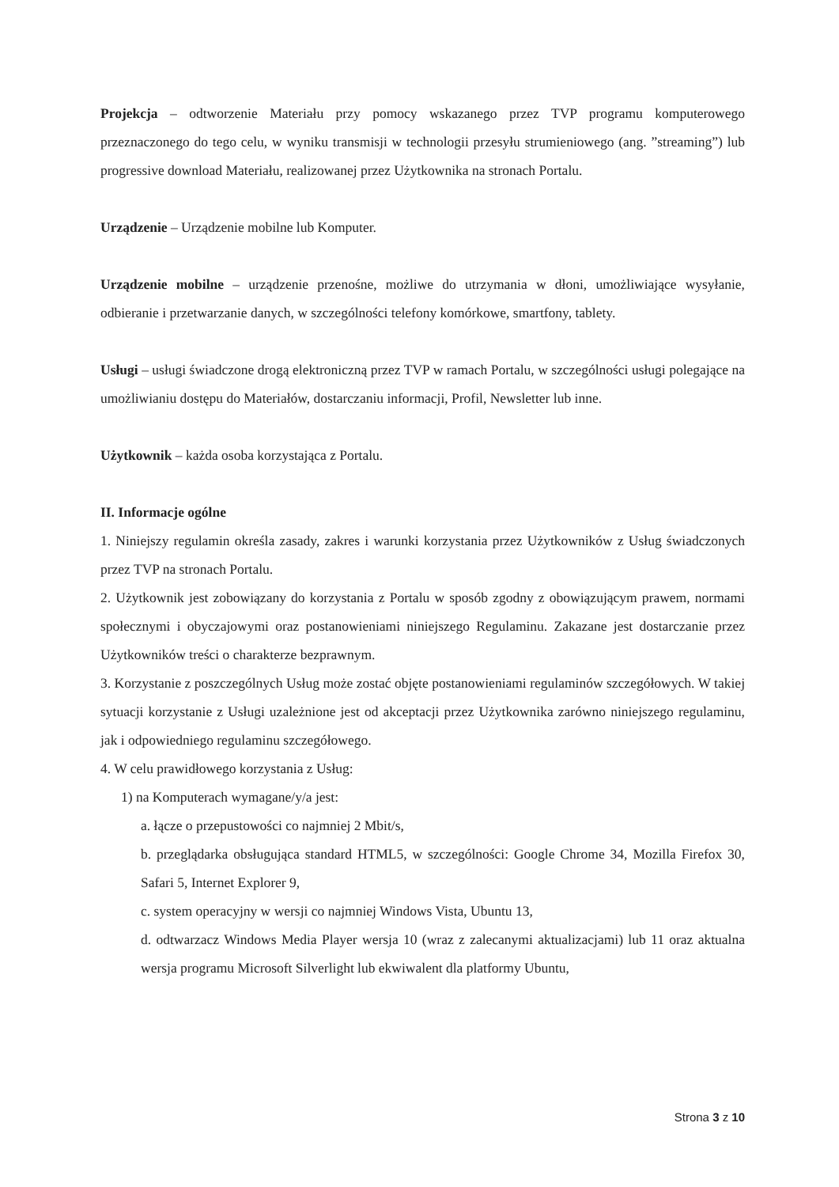Projekcja – odtworzenie Materiału przy pomocy wskazanego przez TVP programu komputerowego przeznaczonego do tego celu, w wyniku transmisji w technologii przesyłu strumieniowego (ang. ”streaming”) lub progressive download Materiału, realizowanej przez Użytkownika na stronach Portalu.
Urządzenie – Urządzenie mobilne lub Komputer.
Urządzenie mobilne – urządzenie przenośne, możliwe do utrzymania w dłoni, umożliwiające wysyłanie, odbieranie i przetwarzanie danych, w szczególności telefony komórkowe, smartfony, tablety.
Usługi – usługi świadczone drogą elektroniczną przez TVP w ramach Portalu, w szczególności usługi polegające na umożliwianiu dostępu do Materiałów, dostarczaniu informacji, Profil, Newsletter lub inne.
Użytkownik – każda osoba korzystająca z Portalu.
II. Informacje ogólne
1. Niniejszy regulamin określa zasady, zakres i warunki korzystania przez Użytkowników z Usług świadczonych przez TVP na stronach Portalu.
2. Użytkownik jest zobowiązany do korzystania z Portalu w sposób zgodny z obowiązującym prawem, normami społecznymi i obyczajowymi oraz postanowieniami niniejszego Regulaminu. Zakazane jest dostarczanie przez Użytkowników treści o charakterze bezprawnym.
3. Korzystanie z poszczególnych Usług może zostać objęte postanowieniami regulaminów szczegółowych. W takiej sytuacji korzystanie z Usługi uzależnione jest od akceptacji przez Użytkownika zarówno niniejszego regulaminu, jak i odpowiedniego regulaminu szczegółowego.
4. W celu prawidłowego korzystania z Usług:
1) na Komputerach wymagane/y/a jest:
a. łącze o przepustowości co najmniej 2 Mbit/s,
b. przeglądarka obsługująca standard HTML5, w szczególności: Google Chrome 34, Mozilla Firefox 30, Safari 5, Internet Explorer 9,
c. system operacyjny w wersji co najmniej Windows Vista, Ubuntu 13,
d. odtwarzacz Windows Media Player wersja 10 (wraz z zalecanymi aktualizacjami) lub 11 oraz aktualna wersja programu Microsoft Silverlight lub ekwiwalent dla platformy Ubuntu,
Strona 3 z 10